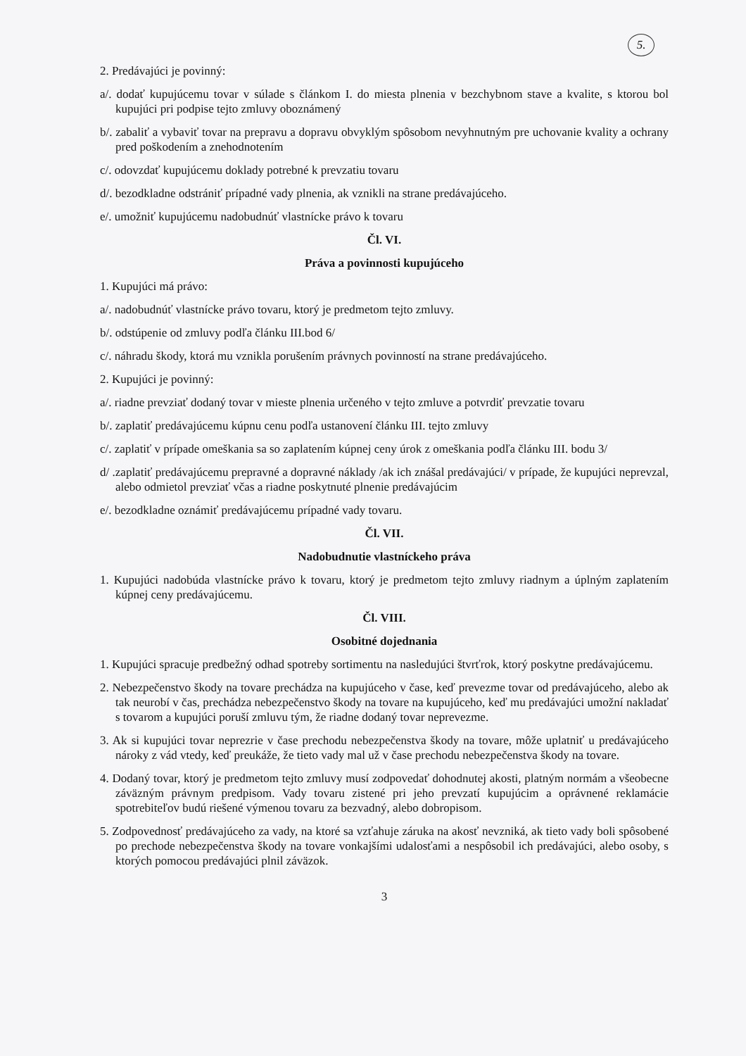5.
2. Predávajúci je povinný:
a/. dodať kupujúcemu tovar v súlade s článkom I. do miesta plnenia v bezchybnom stave a kvalite, s ktorou bol kupujúci pri podpise tejto zmluvy oboznámený
b/. zabaliť a vybaviť tovar na prepravu a dopravu obvyklým spôsobom nevyhnutným pre uchovanie kvality a ochrany pred poškodením a znehodnotením
c/. odovzdať kupujúcemu doklady potrebné k prevzatiu tovaru
d/. bezodkladne odstrániť prípadné vady plnenia, ak vznikli na strane predávajúceho.
e/. umožniť kupujúcemu nadobudnúť vlastnícke právo k tovaru
Čl. VI.
Práva a povinnosti kupujúceho
1. Kupujúci má právo:
a/. nadobudnúť vlastnícke právo tovaru, ktorý je predmetom tejto zmluvy.
b/. odstúpenie od zmluvy podľa článku III.bod 6/
c/. náhradu škody, ktorá mu vznikla porušením právnych povinností na strane predávajúceho.
2. Kupujúci je povinný:
a/. riadne prevziať dodaný tovar v mieste plnenia určeného v tejto zmluve a potvrdiť prevzatie tovaru
b/. zaplatiť predávajúcemu kúpnu cenu podľa ustanovení článku III. tejto zmluvy
c/. zaplatiť v prípade omeškania sa so zaplatením kúpnej ceny úrok z omeškania podľa článku III. bodu 3/
d/ .zaplatiť predávajúcemu prepravné a dopravné náklady /ak ich znášal predávajúci/ v prípade, že kupujúci neprevzal, alebo odmietol prevziať včas a riadne poskytnuté plnenie predávajúcim
e/. bezodkladne oznámiť predávajúcemu prípadné vady tovaru.
Čl. VII.
Nadobudnutie vlastníckeho práva
1. Kupujúci nadobúda vlastnícke právo k tovaru, ktorý je predmetom tejto zmluvy riadnym a úplným zaplatením kúpnej ceny predávajúcemu.
Čl. VIII.
Osobitné dojednania
1. Kupujúci spracuje predbežný odhad spotreby sortimentu na nasledujúci štvrťrok, ktorý poskytne predávajúcemu.
2. Nebezpečenstvo škody na tovare prechádza na kupujúceho v čase, keď prevezme tovar od predávajúceho, alebo ak tak neurobí v čas, prechádza nebezpečenstvo škody na tovare na kupujúceho, keď mu predávajúci umožní nakladať s tovarom a kupujúci poruší zmluvu tým, že riadne dodaný tovar neprevezme.
3. Ak si kupujúci tovar neprezrie v čase prechodu nebezpečenstva škody na tovare, môže uplatniť u predávajúceho nároky z vád vtedy, keď preukáže, že tieto vady mal už v čase prechodu nebezpečenstva škody na tovare.
4. Dodaný tovar, ktorý je predmetom tejto zmluvy musí zodpovedať dohodnutej akosti, platným normám a všeobecne záväzným právnym predpisom. Vady tovaru zistené pri jeho prevzatí kupujúcim a oprávnené reklamácie spotrebiteľov budú riešené výmenou tovaru za bezvadný, alebo dobropisom.
5. Zodpovednosť predávajúceho za vady, na ktoré sa vzťahuje záruka na akosť nevzniká, ak tieto vady boli spôsobené po prechode nebezpečenstva škody na tovare vonkajšími udalosťami a nespôsobil ich predávajúci, alebo osoby, s ktorých pomocou predávajúci plnil záväzok.
3